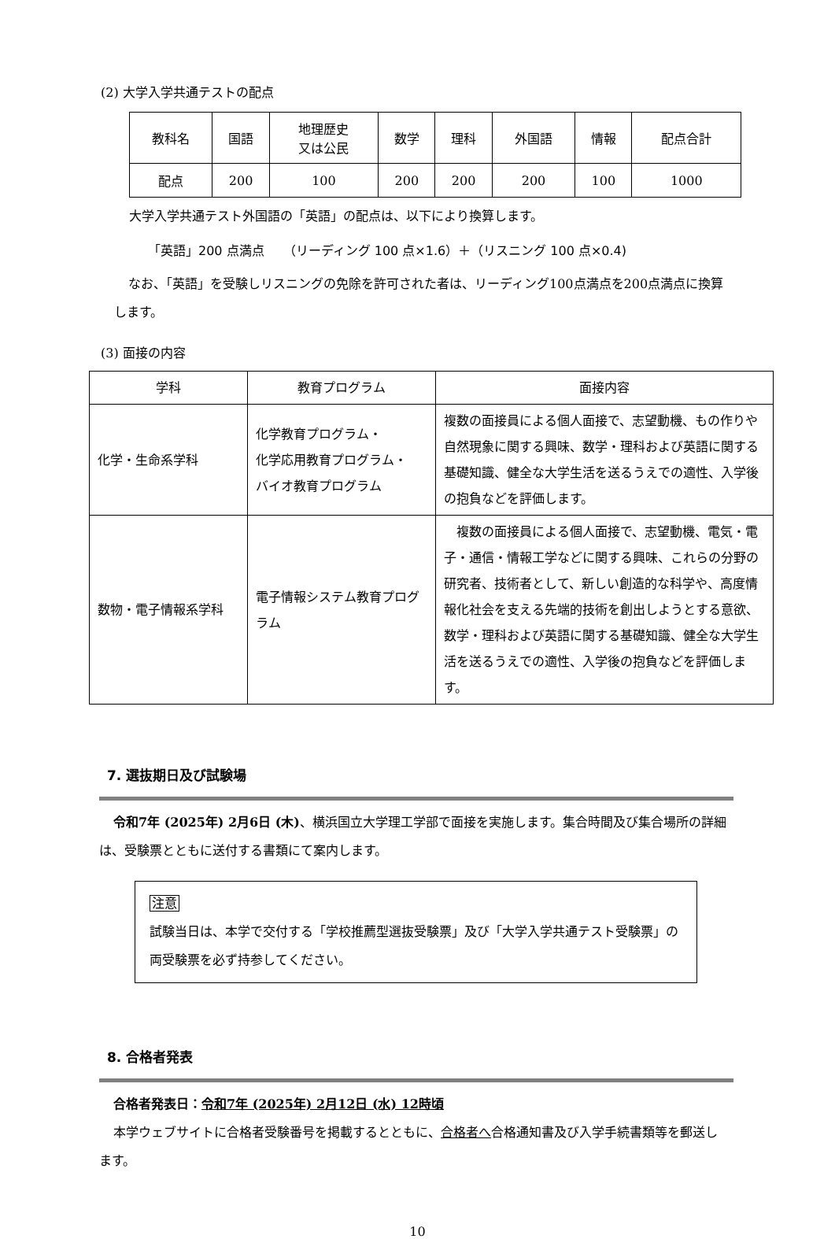(2) 大学入学共通テストの配点
| 教科名 | 国語 | 地理歴史 又は公民 | 数学 | 理科 | 外国語 | 情報 | 配点合計 |
| 配点 | 200 | 100 | 200 | 200 | 200 | 100 | 1000 |
大学入学共通テスト外国語の「英語」の配点は、以下により換算します。
「英語」200 点満点　　（リーディング 100 点×1.6）＋（リスニング 100 点×0.4)
なお、「英語」を受験しリスニングの免除を許可された者は、リーディング100点満点を200点満点に換算します。
(3) 面接の内容
| 学科 | 教育プログラム | 面接内容 |
| 化学・生命系学科 | 化学教育プログラム・ 化学応用教育プログラム・ バイオ教育プログラム | 複数の面接員による個人面接で、志望動機、もの作りや自然現象に関する興味、数学・理科および英語に関する基礎知識、健全な大学生活を送るうえでの適性、入学後の抱負などを評価します。 |
| 数物・電子情報系学科 | 電子情報システム教育プログラム | 複数の面接員による個人面接で、志望動機、電気・電子・通信・情報工学などに関する興味、これらの分野の研究者、技術者として、新しい創造的な科学や、高度情報化社会を支える先端的技術を創出しようとする意欲、数学・理科および英語に関する基礎知識、健全な大学生活を送るうえでの適性、入学後の抱負などを評価します。 |
7. 選抜期日及び試験場
令和7年 (2025年) 2月6日 (木)、横浜国立大学理工学部で面接を実施します。集合時間及び集合場所の詳細は、受験票とともに送付する書類にて案内します。
注意
試験当日は、本学で交付する「学校推薦型選抜受験票」及び「大学入学共通テスト受験票」の両受験票を必ず持参してください。
8. 合格者発表
合格者発表日：令和7年 (2025年) 2月12日 (水) 12時頃
本学ウェブサイトに合格者受験番号を掲載するとともに、合格者へ合格通知書及び入学手続書類等を郵送します。
10